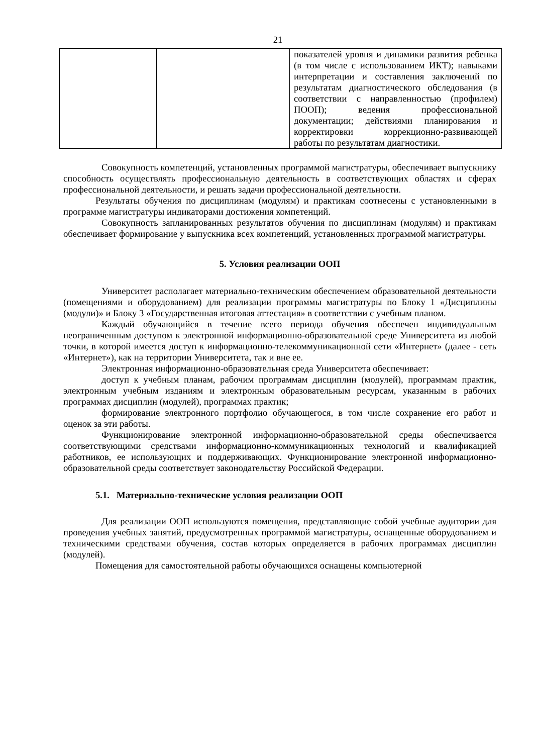21
| | | показателей уровня и динамики развития ребенка (в том числе с использованием ИКТ); навыками интерпретации и составления заключений по результатам диагностического обследования (в соответствии с направленностью (профилем) ПООП); ведения профессиональной документации; действиями планирования и корректировки коррекционно-развивающей работы по результатам диагностики. |
Совокупность компетенций, установленных программой магистратуры, обеспечивает выпускнику способность осуществлять профессиональную деятельность в соответствующих областях и сферах профессиональной деятельности, и решать задачи профессиональной деятельности.
Результаты обучения по дисциплинам (модулям) и практикам соотнесены с установленными в программе магистратуры индикаторами достижения компетенций.
Совокупность запланированных результатов обучения по дисциплинам (модулям) и практикам обеспечивает формирование у выпускника всех компетенций, установленных программой магистратуры.
5. Условия реализации ООП
Университет располагает материально-техническим обеспечением образовательной деятельности (помещениями и оборудованием) для реализации программы магистратуры по Блоку 1 «Дисциплины (модули)» и Блоку 3 «Государственная итоговая аттестация» в соответствии с учебным планом.
Каждый обучающийся в течение всего периода обучения обеспечен индивидуальным неограниченным доступом к электронной информационно-образовательной среде Университета из любой точки, в которой имеется доступ к информационно-телекоммуникационной сети «Интернет» (далее - сеть «Интернет»), как на территории Университета, так и вне ее.
Электронная информационно-образовательная среда Университета обеспечивает:
доступ к учебным планам, рабочим программам дисциплин (модулей), программам практик, электронным учебным изданиям и электронным образовательным ресурсам, указанным в рабочих программах дисциплин (модулей), программах практик;
формирование электронного портфолио обучающегося, в том числе сохранение его работ и оценок за эти работы.
Функционирование электронной информационно-образовательной среды обеспечивается соответствующими средствами информационно-коммуникационных технологий и квалификацией работников, ее использующих и поддерживающих. Функционирование электронной информационно-образовательной среды соответствует законодательству Российской Федерации.
5.1. Материально-технические условия реализации ООП
Для реализации ООП используются помещения, представляющие собой учебные аудитории для проведения учебных занятий, предусмотренных программой магистратуры, оснащенные оборудованием и техническими средствами обучения, состав которых определяется в рабочих программах дисциплин (модулей).
Помещения для самостоятельной работы обучающихся оснащены компьютерной